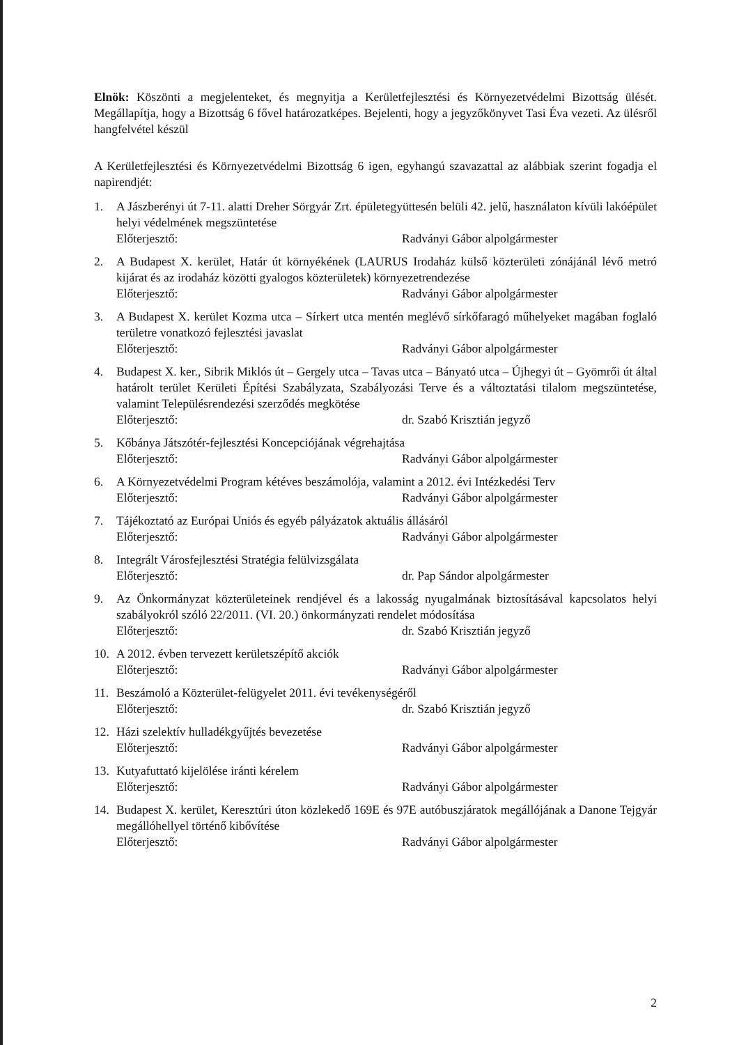Elnök: Köszönti a megjelenteket, és megnyitja a Kerületfejlesztési és Környezetvédelmi Bizottság ülését. Megállapítja, hogy a Bizottság 6 fővel határozatképes. Bejelenti, hogy a jegyzőkönyvet Tasi Éva vezeti. Az ülésről hangfelvétel készül
A Kerületfejlesztési és Környezetvédelmi Bizottság 6 igen, egyhangú szavazattal az alábbiak szerint fogadja el napirendjét:
1. A Jászberényi út 7-11. alatti Dreher Sörgyár Zrt. épületegyüttesén belüli 42. jelű, használaton kívüli lakóépület helyi védelmének megszüntetése
Előterjesztő: Radványi Gábor alpolgármester
2. A Budapest X. kerület, Határ út környékének (LAURUS Irodaház külső közterületi zónájánál lévő metró kijárat és az irodaház közötti gyalogos közterületek) környezetrendezése
Előterjesztő: Radványi Gábor alpolgármester
3. A Budapest X. kerület Kozma utca – Sírkert utca mentén meglévő sírkőfaragó műhelyeket magában foglaló területre vonatkozó fejlesztési javaslat
Előterjesztő: Radványi Gábor alpolgármester
4. Budapest X. ker., Sibrik Miklós út – Gergely utca – Tavas utca – Bányató utca – Újhegyi út – Gyömrői út által határolt terület Kerületi Építési Szabályzata, Szabályozási Terve és a változtatási tilalom megszüntetése, valamint Településrendezési szerződés megkötése
Előterjesztő: dr. Szabó Krisztián jegyző
5. Kőbánya Játszótér-fejlesztési Koncepciójának végrehajtása
Előterjesztő: Radványi Gábor alpolgármester
6. A Környezetvédelmi Program kétéves beszámolója, valamint a 2012. évi Intézkedési Terv
Előterjesztő: Radványi Gábor alpolgármester
7. Tájékoztató az Európai Uniós és egyéb pályázatok aktuális állásáról
Előterjesztő: Radványi Gábor alpolgármester
8. Integrált Városfejlesztési Stratégia felülvizsgálata
Előterjesztő: dr. Pap Sándor alpolgármester
9. Az Önkormányzat közterületeinek rendjével és a lakosság nyugalmának biztosításával kapcsolatos helyi szabályokról szóló 22/2011. (VI. 20.) önkormányzati rendelet módosítása
Előterjesztő: dr. Szabó Krisztián jegyző
10. A 2012. évben tervezett kerületszépítő akciók
Előterjesztő: Radványi Gábor alpolgármester
11. Beszámoló a Közterület-felügyelet 2011. évi tevékenységéről
Előterjesztő: dr. Szabó Krisztián jegyző
12. Házi szelektív hulladékgyűjtés bevezetése
Előterjesztő: Radványi Gábor alpolgármester
13. Kutyafuttató kijelölése iránti kérelem
Előterjesztő: Radványi Gábor alpolgármester
14. Budapest X. kerület, Keresztúri úton közlekedő 169E és 97E autóbuszjáratok megállójának a Danone Tejgyár megállóhellyel történő kibővítése
Előterjesztő: Radványi Gábor alpolgármester
2